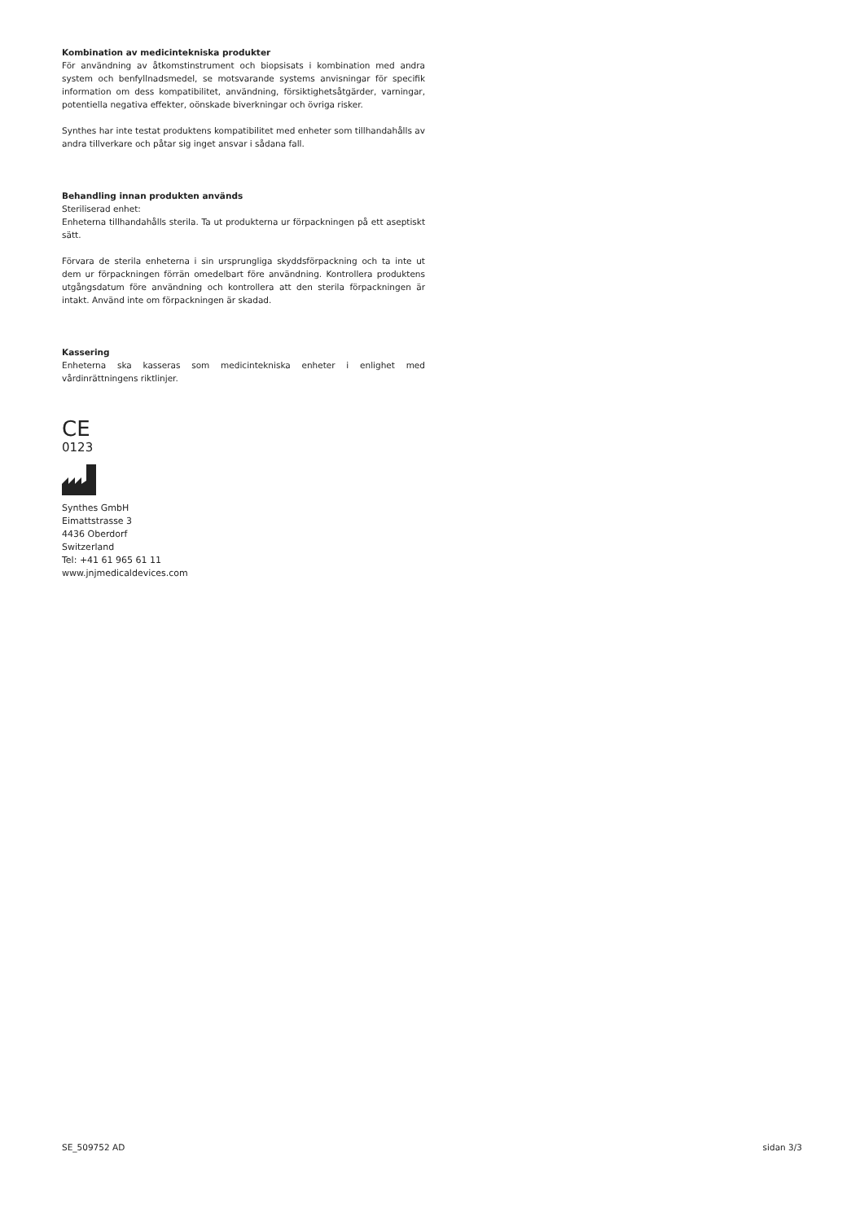Kombination av medicintekniska produkter
För användning av åtkomstinstrument och biopsisats i kombination med andra system och benfyllnadsmedel, se motsvarande systems anvisningar för specifik information om dess kompatibilitet, användning, försiktighetsåtgärder, varningar, potentiella negativa effekter, oönskade biverkningar och övriga risker.
Synthes har inte testat produktens kompatibilitet med enheter som tillhandahålls av andra tillverkare och påtar sig inget ansvar i sådana fall.
Behandling innan produkten används
Steriliserad enhet:
Enheterna tillhandahålls sterila. Ta ut produkterna ur förpackningen på ett asep­tiskt sätt.
Förvara de sterila enheterna i sin ursprungliga skyddsförpackning och ta inte ut dem ur förpackningen förrän omedelbart före användning. Kontrollera produktens utgångsdatum före användning och kontrollera att den sterila förpackningen är intakt. Använd inte om förpackningen är skadad.
Kassering
Enheterna ska kasseras som medicintekniska enheter i enlighet med vårdinrättningens riktlinjer.
CE
0123
Synthes GmbH
Eimattstrasse 3
4436 Oberdorf
Switzerland
Tel: +41 61 965 61 11
www.jnjmedicaldevices.com
SE_509752 AD sidan 3/3